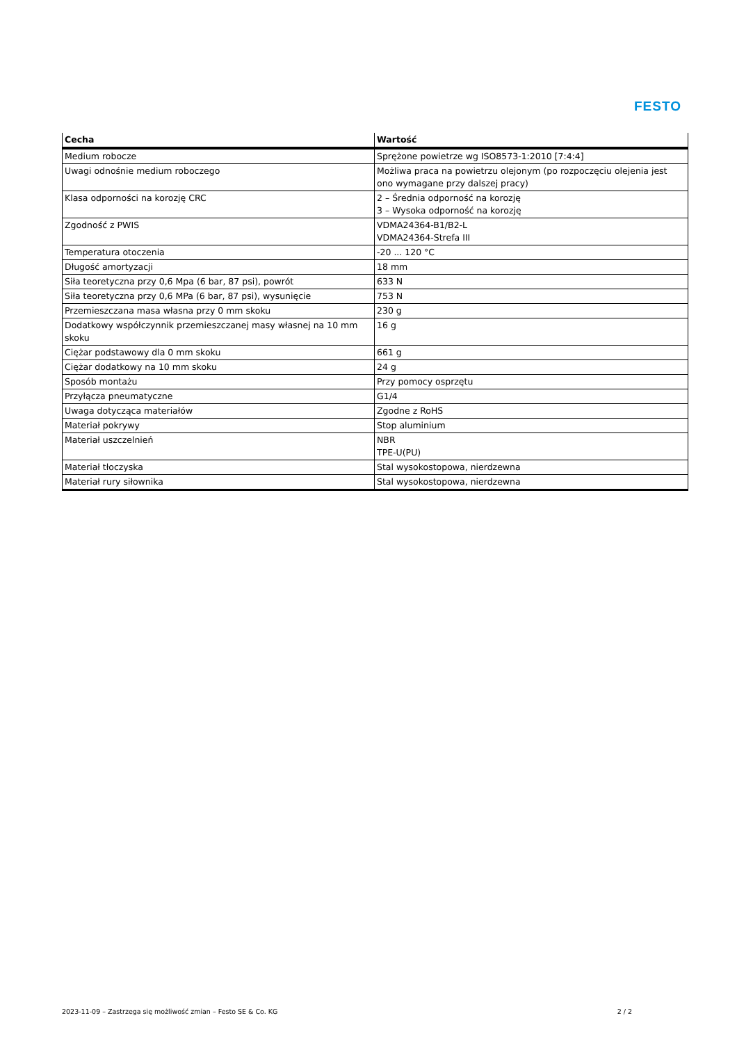FESTO
| Cecha | Wartość |
| --- | --- |
| Medium robocze | Sprężone powietrze wg ISO8573-1:2010 [7:4:4] |
| Uwagi odnośnie medium roboczego | Możliwa praca na powietrzu olejonym (po rozpoczęciu olejenia jest ono wymagane przy dalszej pracy) |
| Klasa odporności na korozję CRC | 2 – Średnia odporność na korozję 3 – Wysoka odporność na korozję |
| Zgodność z PWIS | VDMA24364-B1/B2-L VDMA24364-Strefa III |
| Temperatura otoczenia | -20 ... 120 °C |
| Długość amortyzacji | 18 mm |
| Siła teoretyczna przy 0,6 Mpa (6 bar, 87 psi), powrót | 633 N |
| Siła teoretyczna przy 0,6 MPa (6 bar, 87 psi), wysunięcie | 753 N |
| Przemieszczana masa własna przy 0 mm skoku | 230 g |
| Dodatkowy współczynnik przemieszczanej masy własnej na 10 mm skoku | 16 g |
| Ciężar podstawowy dla 0 mm skoku | 661 g |
| Ciężar dodatkowy na 10 mm skoku | 24 g |
| Sposób montażu | Przy pomocy osprzętu |
| Przyłącza pneumatyczne | G1/4 |
| Uwaga dotycząca materiałów | Zgodne z RoHS |
| Materiał pokrywy | Stop aluminium |
| Materiał uszczelnień | NBR TPE-U(PU) |
| Materiał tłoczyska | Stal wysokostopowa, nierdzewna |
| Materiał rury siłownika | Stal wysokostopowa, nierdzewna |
2023-11-09 – Zastrzega się możliwość zmian – Festo SE & Co. KG 2 / 2